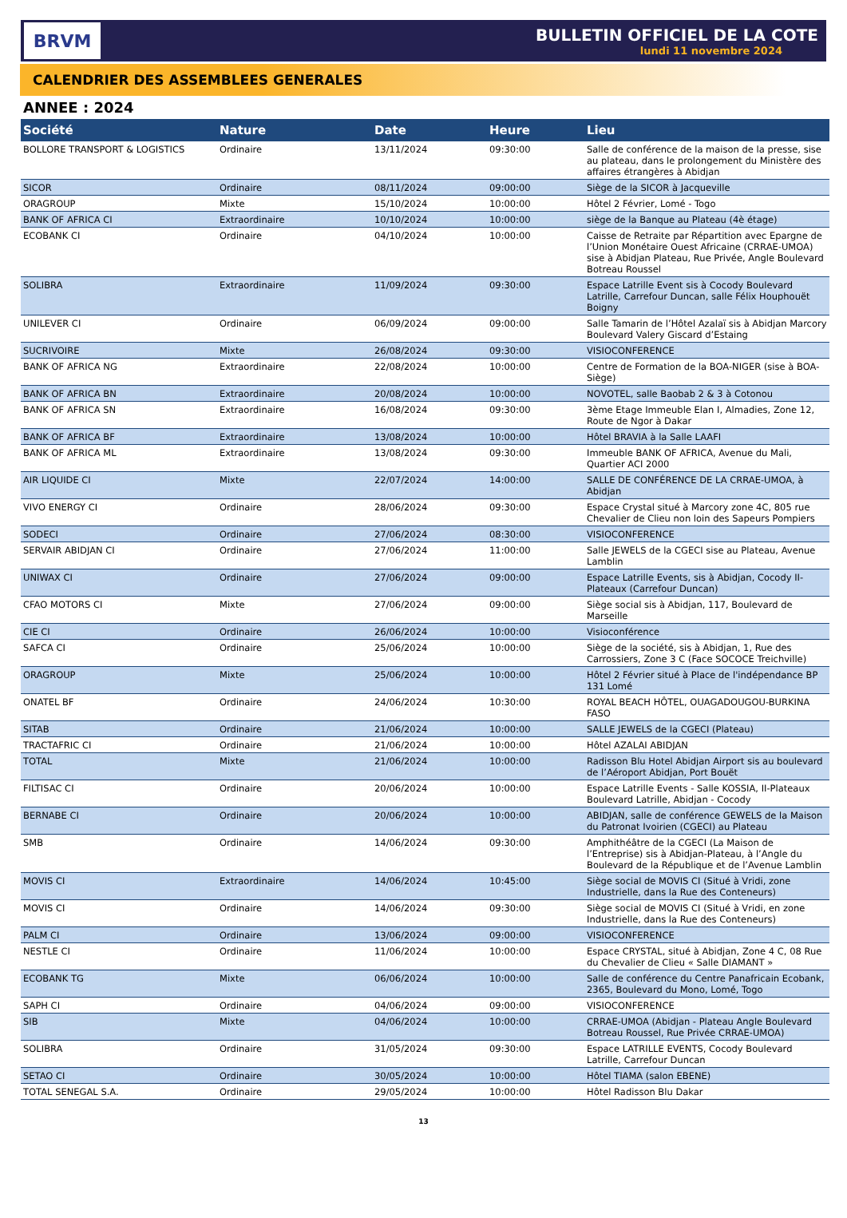BRVM
BULLETIN OFFICIEL DE LA COTE
lundi 11 novembre 2024
CALENDRIER DES ASSEMBLEES GENERALES
ANNEE : 2024
| Société | Nature | Date | Heure | Lieu |
| --- | --- | --- | --- | --- |
| BOLLORE TRANSPORT & LOGISTICS | Ordinaire | 13/11/2024 | 09:30:00 | Salle de conférence de la maison de la presse, sise au plateau, dans le prolongement du Ministère des affaires étrangères à Abidjan |
| SICOR | Ordinaire | 08/11/2024 | 09:00:00 | Siège de la SICOR à Jacqueville |
| ORAGROUP | Mixte | 15/10/2024 | 10:00:00 | Hôtel 2 Février, Lomé - Togo |
| BANK OF AFRICA CI | Extraordinaire | 10/10/2024 | 10:00:00 | siège de la Banque au Plateau (4è étage) |
| ECOBANK CI | Ordinaire | 04/10/2024 | 10:00:00 | Caisse de Retraite par Répartition avec Epargne de l’Union Monétaire Ouest Africaine (CRRAE-UMOA) sise à Abidjan Plateau, Rue Privée, Angle Boulevard Botreau Roussel |
| SOLIBRA | Extraordinaire | 11/09/2024 | 09:30:00 | Espace Latrille Event sis à Cocody Boulevard Latrille, Carrefour Duncan, salle Félix Houphouët Boigny |
| UNILEVER CI | Ordinaire | 06/09/2024 | 09:00:00 | Salle Tamarin de l’Hôtel Azalaï sis à Abidjan Marcory Boulevard Valery Giscard d’Estaing |
| SUCRIVOIRE | Mixte | 26/08/2024 | 09:30:00 | VISIOCONFERENCE |
| BANK OF AFRICA NG | Extraordinaire | 22/08/2024 | 10:00:00 | Centre de Formation de la BOA-NIGER (sise à BOA-Siège) |
| BANK OF AFRICA BN | Extraordinaire | 20/08/2024 | 10:00:00 | NOVOTEL, salle Baobab 2 & 3 à Cotonou |
| BANK OF AFRICA SN | Extraordinaire | 16/08/2024 | 09:30:00 | 3ème Etage Immeuble Elan I, Almadies, Zone 12, Route de Ngor à Dakar |
| BANK OF AFRICA BF | Extraordinaire | 13/08/2024 | 10:00:00 | Hôtel BRAVIA à la Salle LAAFI |
| BANK OF AFRICA ML | Extraordinaire | 13/08/2024 | 09:30:00 | Immeuble BANK OF AFRICA, Avenue du Mali, Quartier ACI 2000 |
| AIR LIQUIDE CI | Mixte | 22/07/2024 | 14:00:00 | SALLE DE CONFÉRENCE DE LA CRRAE-UMOA, à Abidjan |
| VIVO ENERGY CI | Ordinaire | 28/06/2024 | 09:30:00 | Espace Crystal situé à Marcory zone 4C, 805 rue Chevalier de Clieu non loin des Sapeurs Pompiers |
| SODECI | Ordinaire | 27/06/2024 | 08:30:00 | VISIOCONFERENCE |
| SERVAIR ABIDJAN CI | Ordinaire | 27/06/2024 | 11:00:00 | Salle JEWELS de la CGECI sise au Plateau, Avenue Lamblin |
| UNIWAX CI | Ordinaire | 27/06/2024 | 09:00:00 | Espace Latrille Events, sis à Abidjan, Cocody II-Plateaux (Carrefour Duncan) |
| CFAO MOTORS CI | Mixte | 27/06/2024 | 09:00:00 | Siège social sis à Abidjan, 117, Boulevard de Marseille |
| CIE CI | Ordinaire | 26/06/2024 | 10:00:00 | Visioconférence |
| SAFCA CI | Ordinaire | 25/06/2024 | 10:00:00 | Siège de la société, sis à Abidjan, 1, Rue des Carrossiers, Zone 3 C (Face SOCOCE Treichville) |
| ORAGROUP | Mixte | 25/06/2024 | 10:00:00 | Hôtel 2 Février situé à Place de l'indépendance BP 131 Lomé |
| ONATEL BF | Ordinaire | 24/06/2024 | 10:30:00 | ROYAL BEACH HÔTEL, OUAGADOUGOU-BURKINA FASO |
| SITAB | Ordinaire | 21/06/2024 | 10:00:00 | SALLE JEWELS de la CGECI (Plateau) |
| TRACTAFRIC CI | Ordinaire | 21/06/2024 | 10:00:00 | Hôtel AZALAI ABIDJAN |
| TOTAL | Mixte | 21/06/2024 | 10:00:00 | Radisson Blu Hotel Abidjan Airport sis au boulevard de l’Aéroport Abidjan, Port Bouët |
| FILTISAC CI | Ordinaire | 20/06/2024 | 10:00:00 | Espace Latrille Events - Salle KOSSIA, II-Plateaux Boulevard Latrille, Abidjan - Cocody |
| BERNABE CI | Ordinaire | 20/06/2024 | 10:00:00 | ABIDJAN, salle de conférence GEWELS de la Maison du Patronat Ivoirien (CGECI) au Plateau |
| SMB | Ordinaire | 14/06/2024 | 09:30:00 | Amphithéâtre de la CGECI (La Maison de l’Entreprise) sis à Abidjan-Plateau, à l’Angle du Boulevard de la République et de l’Avenue Lamblin |
| MOVIS CI | Extraordinaire | 14/06/2024 | 10:45:00 | Siège social de MOVIS CI (Situé à Vridi, zone Industrielle, dans la Rue des Conteneurs) |
| MOVIS CI | Ordinaire | 14/06/2024 | 09:30:00 | Siège social de MOVIS CI (Situé à Vridi, en zone Industrielle, dans la Rue des Conteneurs) |
| PALM CI | Ordinaire | 13/06/2024 | 09:00:00 | VISIOCONFERENCE |
| NESTLE CI | Ordinaire | 11/06/2024 | 10:00:00 | Espace CRYSTAL, situé à Abidjan, Zone 4 C, 08 Rue du Chevalier de Clieu « Salle DIAMANT » |
| ECOBANK TG | Mixte | 06/06/2024 | 10:00:00 | Salle de conférence du Centre Panafricain Ecobank, 2365, Boulevard du Mono, Lomé, Togo |
| SAPH CI | Ordinaire | 04/06/2024 | 09:00:00 | VISIOCONFERENCE |
| SIB | Mixte | 04/06/2024 | 10:00:00 | CRRAE-UMOA (Abidjan - Plateau Angle Boulevard Botreau Roussel, Rue Privée CRRAE-UMOA) |
| SOLIBRA | Ordinaire | 31/05/2024 | 09:30:00 | Espace LATRILLE EVENTS, Cocody Boulevard Latrille, Carrefour Duncan |
| SETAO CI | Ordinaire | 30/05/2024 | 10:00:00 | Hôtel TIAMA (salon EBENE) |
| TOTAL SENEGAL S.A. | Ordinaire | 29/05/2024 | 10:00:00 | Hôtel Radisson Blu Dakar |
13